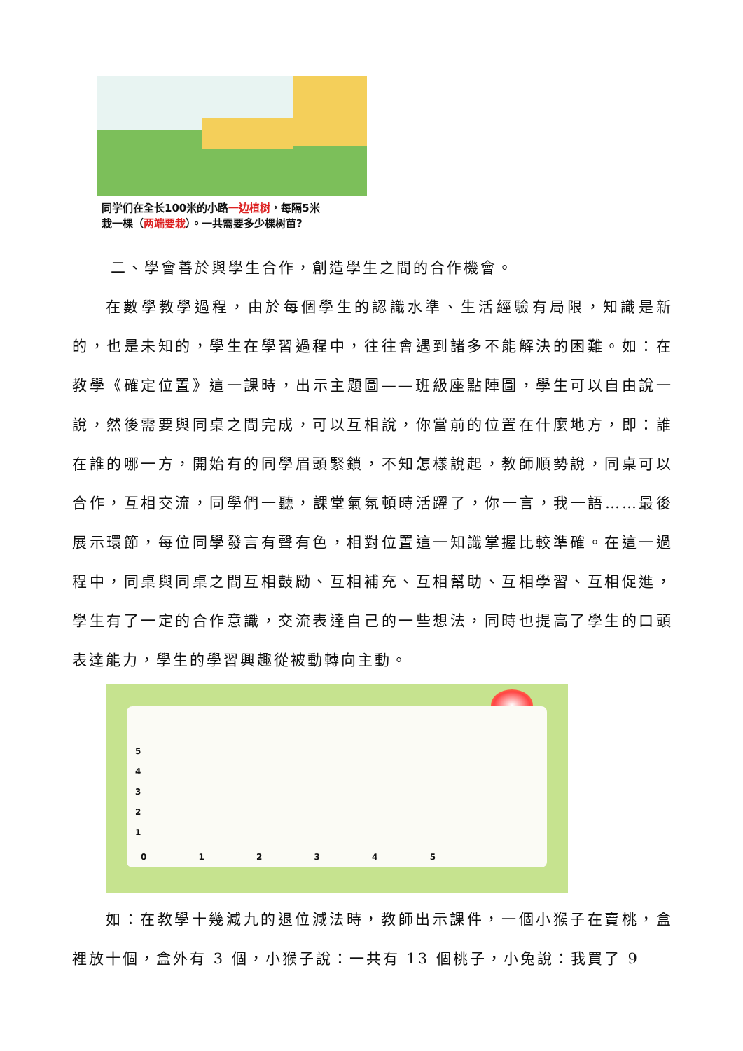同学们在全长100米的小路一边植树，每隔5米
栽一棵（两端要栽）。一共需要多少棵树苗?
二、學會善於與學生合作，創造學生之間的合作機會。
在數學教學過程，由於每個學生的認識水準、生活經驗有局限，知識是新的，也是未知的，學生在學習過程中，往往會遇到諸多不能解決的困難。如：在教學《確定位置》這一課時，出示主題圖——班級座點陣圖，學生可以自由說一說，然後需要與同桌之間完成，可以互相說，你當前的位置在什麼地方，即：誰在誰的哪一方，開始有的同學眉頭緊鎖，不知怎樣說起，教師順勢說，同桌可以合作，互相交流，同學們一聽，課堂氣氛頓時活躍了，你一言，我一語……最後展示環節，每位同學發言有聲有色，相對位置這一知識掌握比較準確。在這一過程中，同桌與同桌之間互相鼓勵、互相補充、互相幫助、互相學習、互相促進，學生有了一定的合作意識，交流表達自己的一些想法，同時也提高了學生的口頭表達能力，學生的學習興趣從被動轉向主動。
5
4
3
2
1
0 1 2 3 4 5
如：在教學十幾減九的退位減法時，教師出示課件，一個小猴子在賣桃，盒裡放十個，盒外有 3 個，小猴子說：一共有 13 個桃子，小兔說：我買了 9